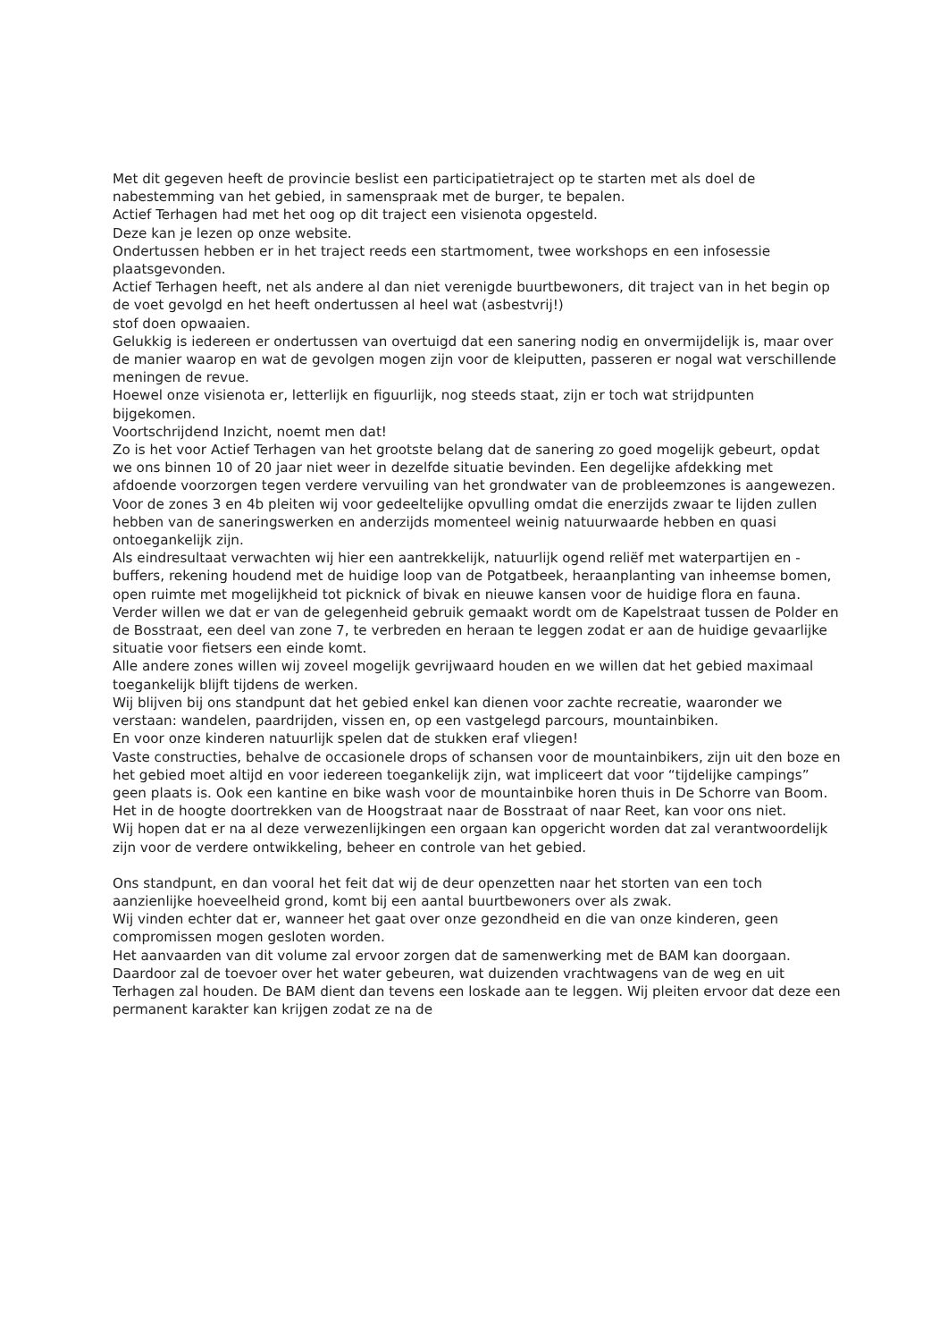Met dit gegeven heeft de provincie beslist een participatietraject op te starten met als doel de nabestemming van het gebied, in samenspraak met de burger, te bepalen.
Actief Terhagen had met het oog op dit traject een visienota opgesteld.
Deze kan je lezen op onze website.
Ondertussen hebben er in het traject reeds een startmoment, twee workshops en een infosessie plaatsgevonden.
Actief Terhagen heeft, net als andere al dan niet verenigde buurtbewoners, dit traject van in het begin op de voet gevolgd en het heeft ondertussen al heel wat (asbestvrij!)
stof doen opwaaien.
Gelukkig is iedereen er ondertussen van overtuigd dat een sanering nodig en onvermijdelijk is, maar over de manier waarop en wat de gevolgen mogen zijn voor de kleiputten, passeren er nogal wat verschillende meningen de revue.
Hoewel onze visienota er, letterlijk en figuurlijk, nog steeds staat, zijn er toch wat strijdpunten bijgekomen.
Voortschrijdend Inzicht, noemt men dat!
Zo is het voor Actief Terhagen van het grootste belang dat de sanering zo goed mogelijk gebeurt, opdat we ons binnen 10 of 20 jaar niet weer in dezelfde situatie bevinden. Een degelijke afdekking met afdoende voorzorgen tegen verdere vervuiling van het grondwater van de probleemzones is aangewezen.
Voor de zones 3 en 4b pleiten wij voor gedeeltelijke opvulling omdat die enerzijds zwaar te lijden zullen hebben van de saneringswerken en anderzijds momenteel weinig natuurwaarde hebben en quasi ontoegankelijk zijn.
Als eindresultaat verwachten wij hier een aantrekkelijk, natuurlijk ogend reliëf met waterpartijen en -buffers, rekening houdend met de huidige loop van de Potgatbeek, heraanplanting van inheemse bomen, open ruimte met mogelijkheid tot picknick of bivak en nieuwe kansen voor de huidige flora en fauna.
Verder willen we dat er van de gelegenheid gebruik gemaakt wordt om de Kapelstraat tussen de Polder en de Bosstraat, een deel van zone 7, te verbreden en heraan te leggen zodat er aan de huidige gevaarlijke situatie voor fietsers een einde komt.
Alle andere zones willen wij zoveel mogelijk gevrijwaard houden en we willen dat het gebied maximaal toegankelijk blijft tijdens de werken.
Wij blijven bij ons standpunt dat het gebied enkel kan dienen voor zachte recreatie, waaronder we verstaan: wandelen, paardrijden, vissen en, op een vastgelegd parcours, mountainbiken.
En voor onze kinderen natuurlijk spelen dat de stukken eraf vliegen!
Vaste constructies, behalve de occasionele drops of schansen voor de mountainbikers, zijn uit den boze en het gebied moet altijd en voor iedereen toegankelijk zijn, wat impliceert dat voor “tijdelijke campings” geen plaats is. Ook een kantine en bike wash voor de mountainbike horen thuis in De Schorre van Boom.
Het in de hoogte doortrekken van de Hoogstraat naar de Bosstraat of naar Reet, kan voor ons niet.
Wij hopen dat er na al deze verwezenlijkingen een orgaan kan opgericht worden dat zal verantwoordelijk zijn voor de verdere ontwikkeling, beheer en controle van het gebied.
Ons standpunt, en dan vooral het feit dat wij de deur openzetten naar het storten van een toch aanzienlijke hoeveelheid grond, komt bij een aantal buurtbewoners over als zwak.
Wij vinden echter dat er, wanneer het gaat over onze gezondheid en die van onze kinderen, geen compromissen mogen gesloten worden.
Het aanvaarden van dit volume zal ervoor zorgen dat de samenwerking met de BAM kan doorgaan. Daardoor zal de toevoer over het water gebeuren, wat duizenden vrachtwagens van de weg en uit Terhagen zal houden. De BAM dient dan tevens een loskade aan te leggen. Wij pleiten ervoor dat deze een permanent karakter kan krijgen zodat ze na de